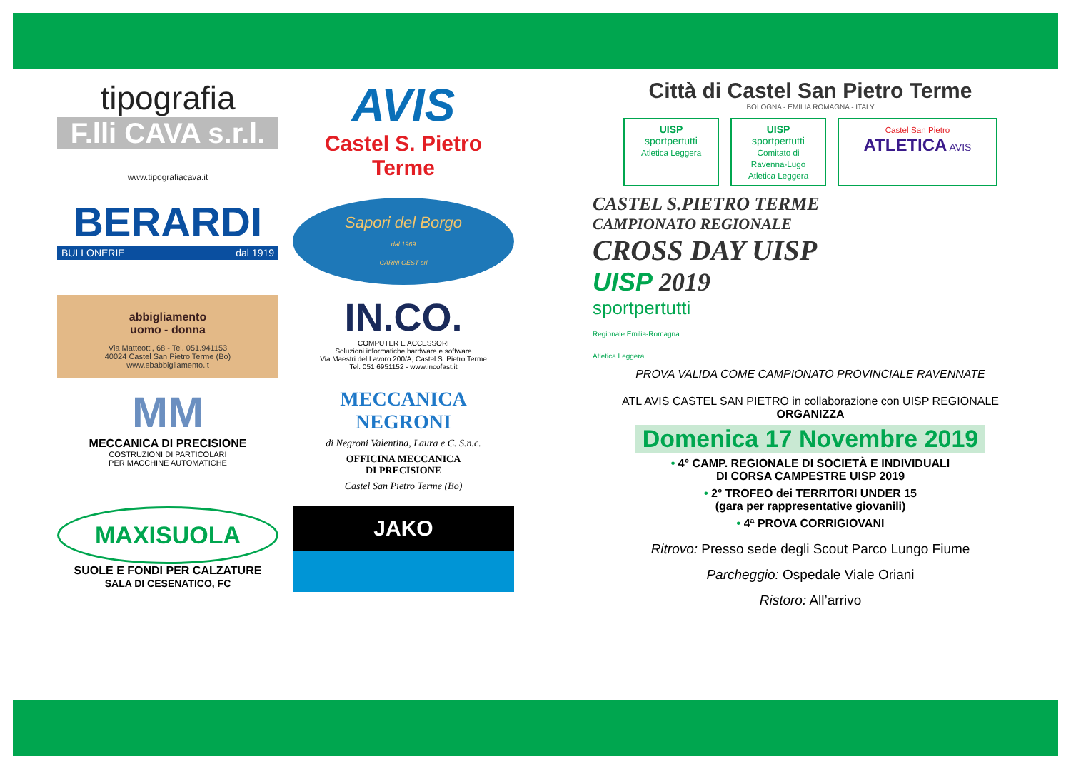tipografia
F.lli CAVA s.r.l.
www.tipografiacava.it
AVIS
Castel S. Pietro Terme
BERARDI
BULLONERIE dal 1919
Sapori del Borgo
dal 1969
CARNI GEST srl
abbigliamento
uomo - donna
Via Matteotti, 68 - Tel. 051.941153
40024 Castel San Pietro Terme (Bo)
www.ebabbigliamento.it
IN.CO.
COMPUTER E ACCESSORI
Soluzioni informatiche hardware e software
Via Maestri del Lavoro 200/A, Castel S. Pietro Terme
Tel. 051 6951152 - www.incofast.it
MM
MECCANICA DI PRECISIONE
COSTRUZIONI DI PARTICOLARI
PER MACCHINE AUTOMATICHE
MECCANICA NEGRONI
di Negroni Valentina, Laura e C. S.n.c.
OFFICINA MECCANICA
DI PRECISIONE
Castel San Pietro Terme (Bo)
MAXISUOLA
SUOLE E FONDI PER CALZATURE
SALA DI CESENATICO, FC
JAKO
Città di Castel San Pietro Terme
BOLOGNA - EMILIA ROMAGNA - ITALY
UISP
sportpertutti
Atletica Leggera
UISP
sportpertutti
Comitato di Ravenna-Lugo Atletica Leggera
Castel San Pietro
ATLETICA AVIS
CASTEL S.PIETRO TERME
CAMPIONATO REGIONALE
CROSS DAY UISP
UISP 2019
sportpertutti
Regionale Emilia-Romagna
Atletica Leggera
PROVA VALIDA COME CAMPIONATO PROVINCIALE RAVENNATE
ATL AVIS CASTEL SAN PIETRO in collaborazione con UISP REGIONALE
ORGANIZZA
Domenica 17 Novembre 2019
• 4° CAMP. REGIONALE DI SOCIETÀ E INDIVIDUALI
DI CORSA CAMPESTRE UISP 2019
• 2° TROFEO dei TERRITORI UNDER 15
(gara per rappresentative giovanili)
• 4ª PROVA CORRIGIOVANI
Ritrovo: Presso sede degli Scout Parco Lungo Fiume
Parcheggio: Ospedale Viale Oriani
Ristoro: All’arrivo